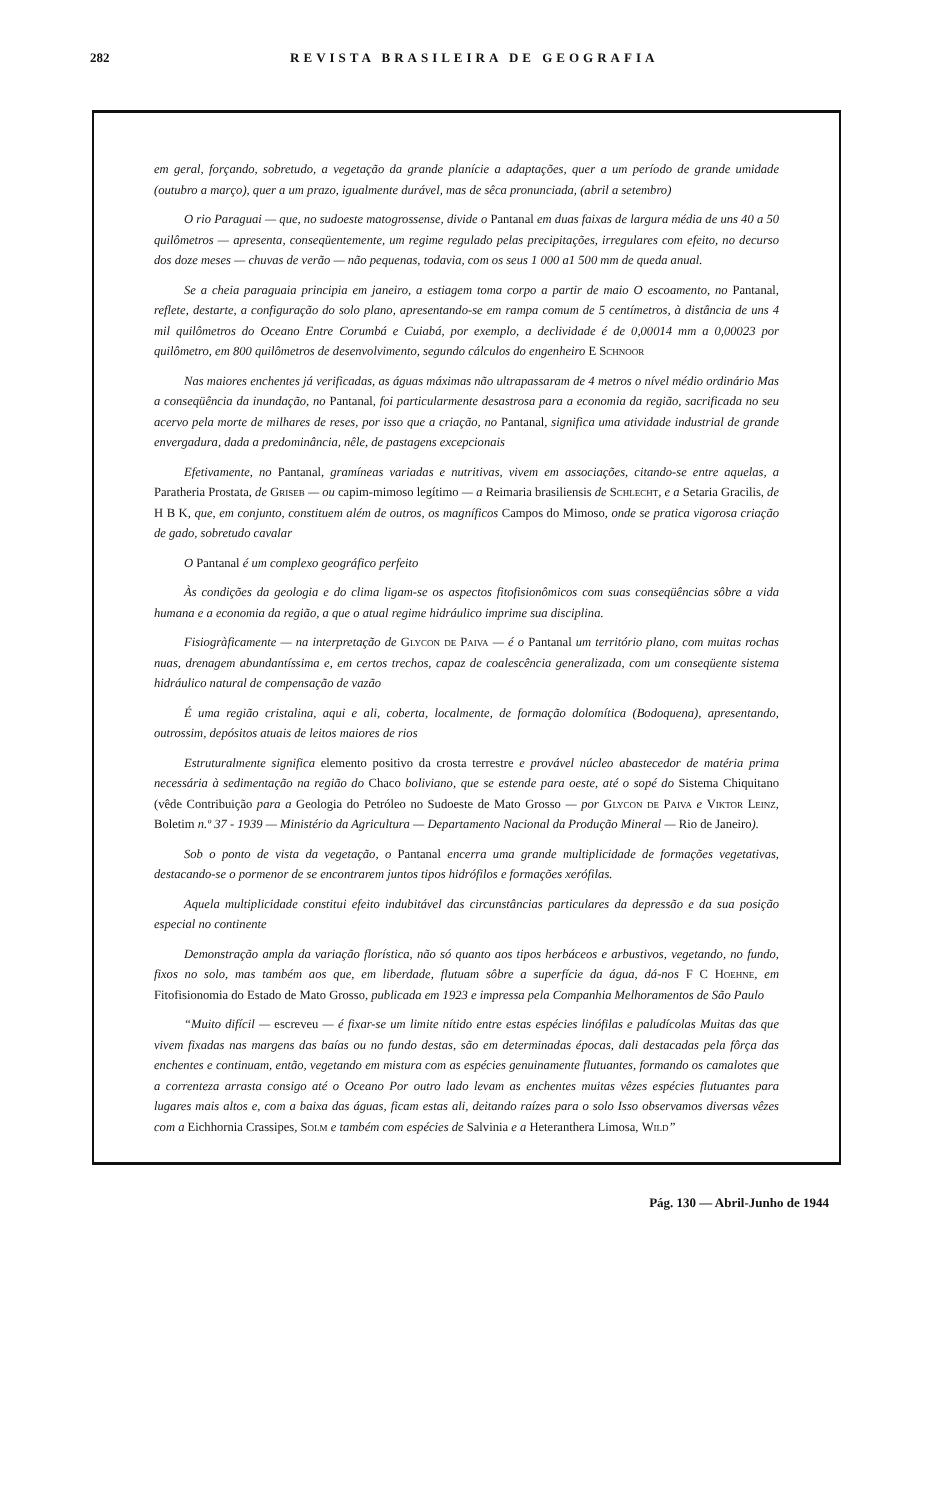282 REVISTA BRASILEIRA DE GEOGRAFIA
em geral, forçando, sobretudo, a vegetação da grande planície a adaptações, quer a um período de grande umidade (outubro a março), quer a um prazo, igualmente durável, mas de sêca pronunciada, (abril a setembro)
O rio Paraguai — que, no sudoeste matogrossense, divide o Pantanal em duas faixas de largura média de uns 40 a 50 quilômetros — apresenta, conseqüentemente, um regime regulado pelas precipitações, irregulares com efeito, no decurso dos doze meses — chuvas de verão — não pequenas, todavia, com os seus 1 000 a1 500 mm de queda anual.
Se a cheia paraguaia principia em janeiro, a estiagem toma corpo a partir de maio O escoamento, no Pantanal, reflete, destarte, a configuração do solo plano, apresentando-se em rampa comum de 5 centímetros, à distância de uns 4 mil quilômetros do Oceano Entre Corumbá e Cuiabá, por exemplo, a declividade é de 0,00014 mm a 0,00023 por quilômetro, em 800 quilômetros de desenvolvimento, segundo cálculos do engenheiro E Schnoor
Nas maiores enchentes já verificadas, as águas máximas não ultrapassaram de 4 metros o nível médio ordinário Mas a conseqüência da inundação, no Pantanal, foi particularmente desastrosa para a economia da região, sacrificada no seu acervo pela morte de milhares de reses, por isso que a criação, no Pantanal, significa uma atividade industrial de grande envergadura, dada a predominância, nêle, de pastagens excepcionais
Efetivamente, no Pantanal, gramíneas variadas e nutritivas, vivem em associações, citando-se entre aquelas, a Paratheria Prostata, de Griseb — ou capim-mimoso legítimo — a Reimaria brasiliensis de Schlecht, e a Setaria Gracilis, de H B K, que, em conjunto, constituem além de outros, os magníficos Campos do Mimoso, onde se pratica vigorosa criação de gado, sobretudo cavalar
O Pantanal é um complexo geográfico perfeito
Às condições da geologia e do clima ligam-se os aspectos fitofisionômicos com suas conseqüências sôbre a vida humana e a economia da região, a que o atual regime hidráulico imprime sua disciplina.
Fisiogràficamente — na interpretação de Glycon de Paiva — é o Pantanal um território plano, com muitas rochas nuas, drenagem abundantíssima e, em certos trechos, capaz de coalescência generalizada, com um conseqüente sistema hidráulico natural de compensação de vazão
É uma região cristalina, aqui e ali, coberta, localmente, de formação dolomítica (Bodoquena), apresentando, outrossim, depósitos atuais de leitos maiores de rios
Estruturalmente significa elemento positivo da crosta terrestre e provável núcleo abastecedor de matéria prima necessária à sedimentação na região do Chaco boliviano, que se estende para oeste, até o sopé do Sistema Chiquitano (vêde Contribuição para a Geologia do Petróleo no Sudoeste de Mato Grosso — por Glycon de Paiva e Viktor Leinz, Boletim n.º 37 - 1939 — Ministério da Agricultura — Departamento Nacional da Produção Mineral — Rio de Janeiro).
Sob o ponto de vista da vegetação, o Pantanal encerra uma grande multiplicidade de formações vegetativas, destacando-se o pormenor de se encontrarem juntos tipos hidrófilos e formações xerófilas.
Aquela multiplicidade constitui efeito indubitável das circunstâncias particulares da depressão e da sua posição especial no continente
Demonstração ampla da variação florística, não só quanto aos tipos herbáceos e arbustivos, vegetando, no fundo, fixos no solo, mas também aos que, em liberdade, flutuam sôbre a superfície da água, dá-nos F C Hoehne, em Fitofisionomia do Estado de Mato Grosso, publicada em 1923 e impressa pela Companhia Melhoramentos de São Paulo
“Muito difícil — escreveu — é fixar-se um limite nítido entre estas espécies linófilas e paludícolas Muitas das que vivem fixadas nas margens das baías ou no fundo destas, são em determinadas épocas, dali destacadas pela fôrça das enchentes e continuam, então, vegetando em mistura com as espécies genuinamente flutuantes, formando os camalotes que a correnteza arrasta consigo até o Oceano Por outro lado levam as enchentes muitas vêzes espécies flutuantes para lugares mais altos e, com a baixa das águas, ficam estas ali, deitando raízes para o solo Isso observamos diversas vêzes com a Eichhornia Crassipes, Solm e também com espécies de Salvinia e a Heteranthera Limosa, Wild”
Pág. 130 — Abril-Junho de 1944